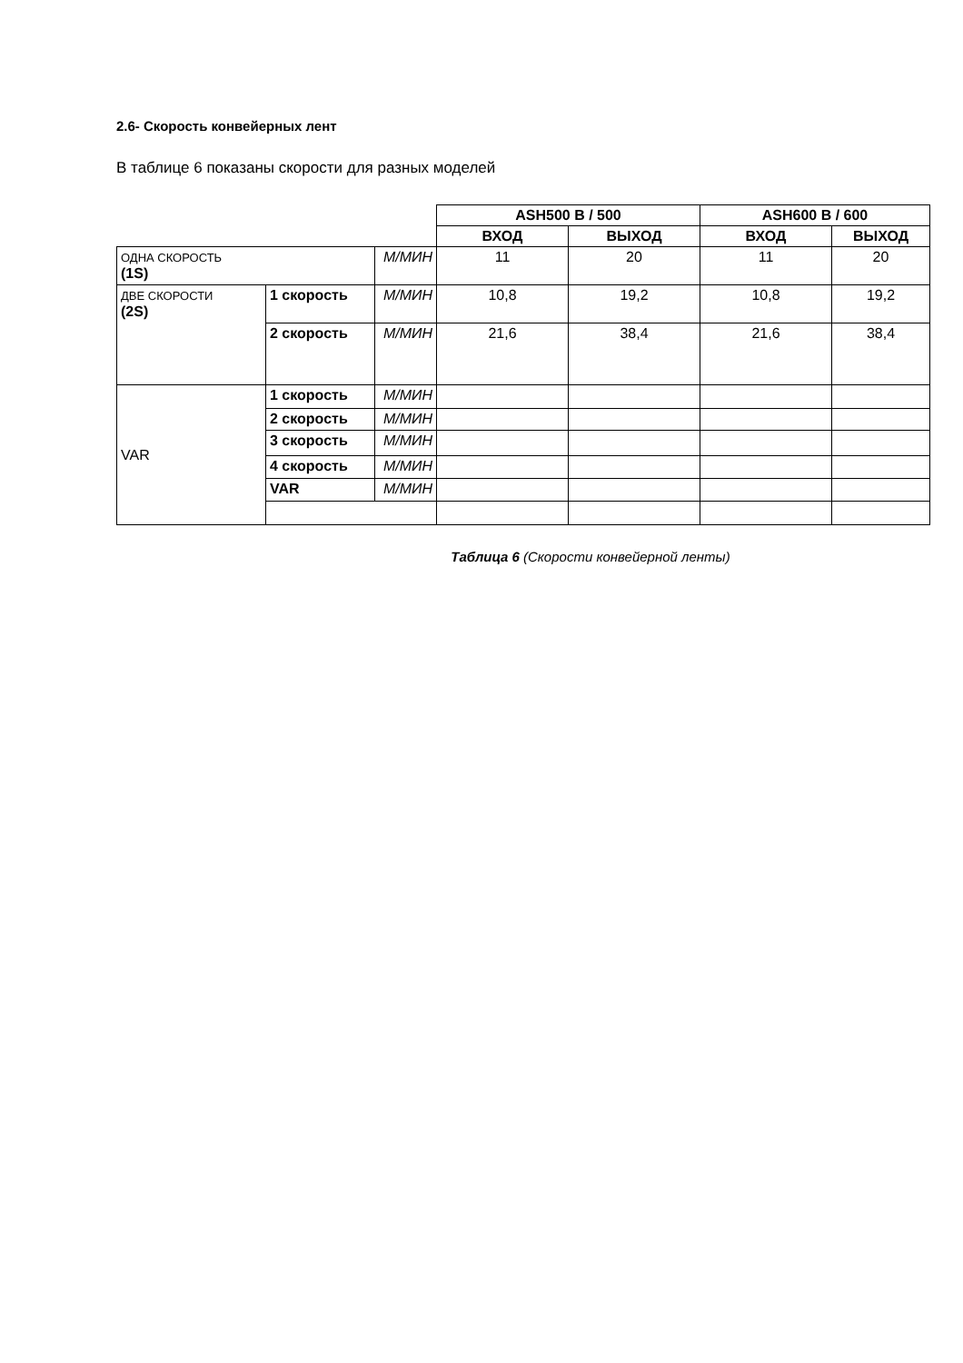2.6- Скорость конвейерных лент
В таблице 6 показаны скорости для разных моделей
| | | | ASH500 B / 500 | | ASH600 B / 600 | |
| | | | ВХОД | ВЫХОД | ВХОД | ВЫХОД |
| ОДНА СКОРОСТЬ (1S) | | М/МИН | 11 | 20 | 11 | 20 |
| ДВЕ СКОРОСТИ (2S) | 1 скорость | М/МИН | 10,8 | 19,2 | 10,8 | 19,2 |
| | 2 скорость | М/МИН | 21,6 | 38,4 | 21,6 | 38,4 |
| VAR | 1 скорость | М/МИН | | | | |
| | 2 скорость | М/МИН | | | | |
| | 3 скорость | М/МИН | | | | |
| | 4 скорость | М/МИН | | | | |
| | VAR | М/МИН | | | | |
Таблица 6 (Скорости конвейерной ленты)